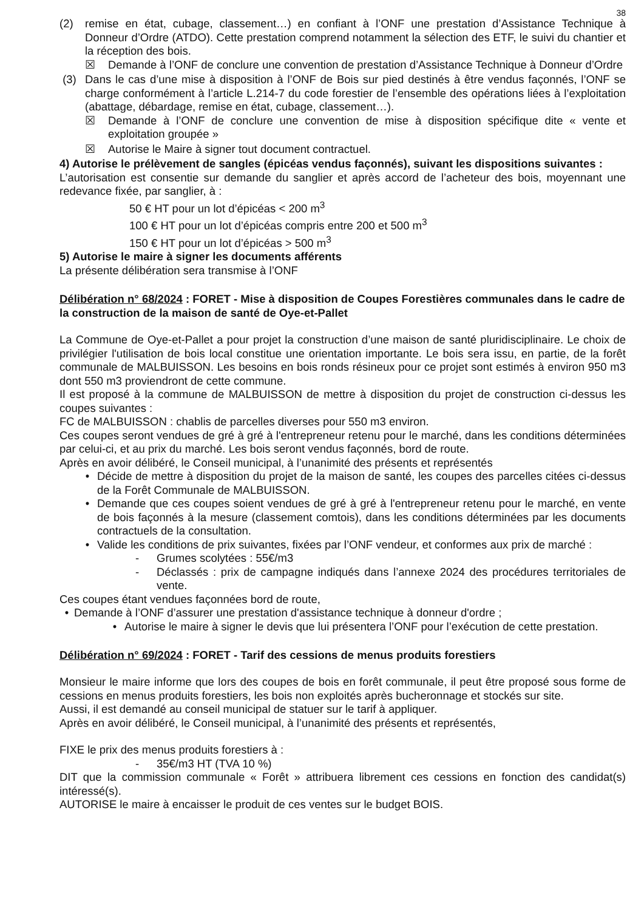38
(2) remise en état, cubage, classement…) en confiant à l’ONF une prestation d’Assistance Technique à Donneur d’Ordre (ATDO). Cette prestation comprend notamment la sélection des ETF, le suivi du chantier et la réception des bois.
☒ Demande à l’ONF de conclure une convention de prestation d’Assistance Technique à Donneur d’Ordre
(3) Dans le cas d’une mise à disposition à l’ONF de Bois sur pied destinés à être vendus façonnés, l’ONF se charge conformément à l’article L.214-7 du code forestier de l’ensemble des opérations liées à l’exploitation (abattage, débardage, remise en état, cubage, classement…).
☒ Demande à l’ONF de conclure une convention de mise à disposition spécifique dite « vente et exploitation groupée »
☒ Autorise le Maire à signer tout document contractuel.
4) Autorise le prélèvement de sangles (épicéas vendus façonnés), suivant les dispositions suivantes :
L’autorisation est consentie sur demande du sanglier et après accord de l’acheteur des bois, moyennant une redevance fixée, par sanglier, à :
50 € HT pour un lot d’épicéas < 200 m<sup>3</sup>
100 € HT pour un lot d’épicéas compris entre 200 et 500 m<sup>3</sup>
150 € HT pour un lot d’épicéas > 500 m<sup>3</sup>
5) Autorise le maire à signer les documents afférents
La présente délibération sera transmise à l’ONF
Délibération n° 68/2024 : FORET - Mise à disposition de Coupes Forestières communales dans le cadre de la construction de la maison de santé de Oye-et-Pallet
La Commune de Oye-et-Pallet a pour projet la construction d’une maison de santé pluridisciplinaire. Le choix de privilégier l'utilisation de bois local constitue une orientation importante. Le bois sera issu, en partie, de la forêt communale de MALBUISSON. Les besoins en bois ronds résineux pour ce projet sont estimés à environ 950 m3 dont 550 m3 proviendront de cette commune.
Il est proposé à la commune de MALBUISSON de mettre à disposition du projet de construction ci-dessus les coupes suivantes :
FC de MALBUISSON : chablis de parcelles diverses pour 550 m3 environ.
Ces coupes seront vendues de gré à gré à l'entrepreneur retenu pour le marché, dans les conditions déterminées par celui-ci, et au prix du marché. Les bois seront vendus façonnés, bord de route.
Après en avoir délibéré, le Conseil municipal, à l’unanimité des présents et représentés
• Décide de mettre à disposition du projet de la maison de santé, les coupes des parcelles citées ci-dessus de la Forêt Communale de MALBUISSON.
• Demande que ces coupes soient vendues de gré à gré à l'entrepreneur retenu pour le marché, en vente de bois façonnés à la mesure (classement comtois), dans les conditions déterminées par les documents contractuels de la consultation.
• Valide les conditions de prix suivantes, fixées par l’ONF vendeur, et conformes aux prix de marché :
- Grumes scolytées : 55€/m3
- Déclassés : prix de campagne indiqués dans l’annexe 2024 des procédures territoriales de vente.
Ces coupes étant vendues façonnées bord de route,
• Demande à l’ONF d’assurer une prestation d'assistance technique à donneur d'ordre ;
• Autorise le maire à signer le devis que lui présentera l’ONF pour l’exécution de cette prestation.
Délibération n° 69/2024 : FORET - Tarif des cessions de menus produits forestiers
Monsieur le maire informe que lors des coupes de bois en forêt communale, il peut être proposé sous forme de cessions en menus produits forestiers, les bois non exploités après bucheronnage et stockés sur site.
Aussi, il est demandé au conseil municipal de statuer sur le tarif à appliquer.
Après en avoir délibéré, le Conseil municipal, à l’unanimité des présents et représentés,
FIXE le prix des menus produits forestiers à :
- 35€/m3 HT (TVA 10 %)
DIT que la commission communale « Forêt » attribuera librement ces cessions en fonction des candidat(s) intéressé(s).
AUTORISE le maire à encaisser le produit de ces ventes sur le budget BOIS.